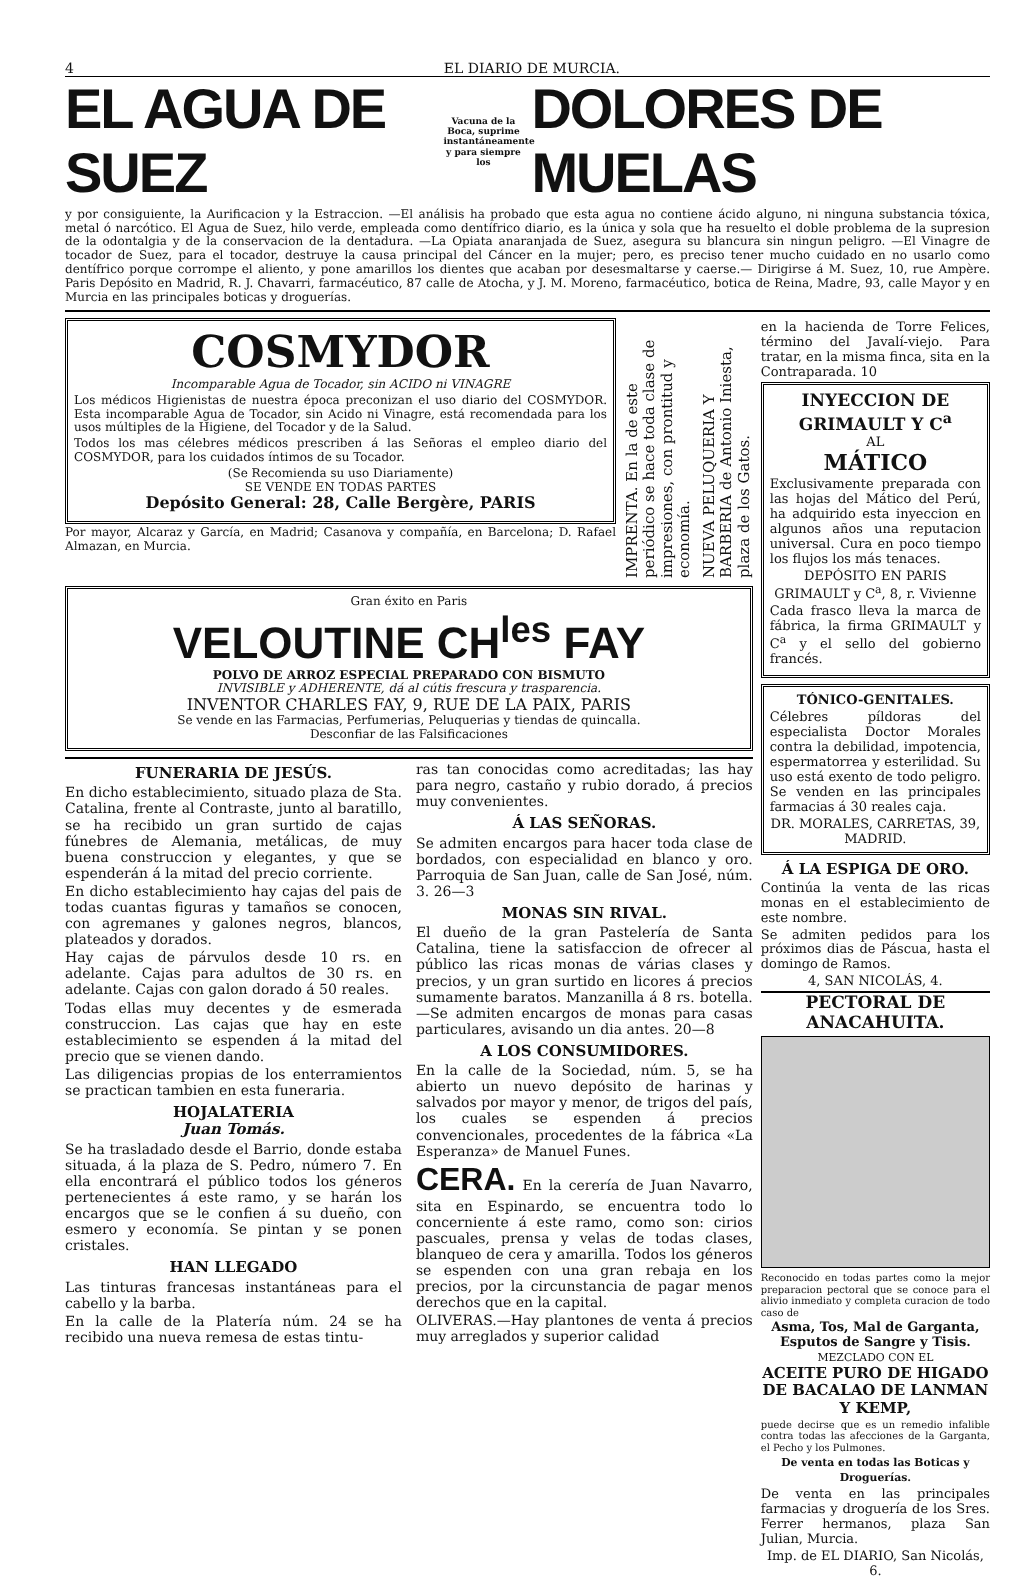4 EL DIARIO DE MURCIA.
EL AGUA DE SUEZ Vacuna de la Boca, suprime instantáneamente y para siempre los DOLORES DE MUELAS
y por consiguiente, la Aurificacion y la Estraccion. —El análisis ha probado que esta agua no contiene ácido alguno, ni ninguna substancia tóxica, metal ó narcótico. El Agua de Suez, hilo verde, empleada como dentífrico diario, es la única y sola que ha resuelto el doble problema de la supresion de la odontalgia y de la conservacion de la dentadura. —La Opiata anaranjada de Suez, asegura su blancura sin ningun peligro. —El Vinagre de tocador de Suez, para el tocador, destruye la causa principal del Cáncer en la mujer; pero, es preciso tener mucho cuidado en no usarlo como dentífrico porque corrompe el aliento, y pone amarillos los dientes que acaban por desesmaltarse y caerse.— Dirigirse á M. Suez, 10, rue Ampère. Paris Depósito en Madrid, R. J. Chavarri, farmacéutico, 87 calle de Atocha, y J. M. Moreno, farmacéutico, botica de Reina, Madre, 93, calle Mayor y en Murcia en las principales boticas y droguerías.
COSMYDOR
Incomparable Agua de Tocador, sin ACIDO ni VINAGRE
Los médicos Higienistas de nuestra época preconizan el uso diario del COSMYDOR. Esta incomparable Agua de Tocador, sin Acido ni Vinagre, está recomendada para los usos múltiples de la Higiene, del Tocador y de la Salud.
Todos los mas célebres médicos prescriben á las Señoras el empleo diario del COSMYDOR, para los cuidados íntimos de su Tocador.
(Se Recomienda su uso Diariamente)
SE VENDE EN TODAS PARTES
Depósito General: 28, Calle Bergère, PARIS
Por mayor, Alcaraz y García, en Madrid; Casanova y compañía, en Barcelona; D. Rafael Almazan, en Murcia.
IMPRENTA. En la de este periódico se hace toda clase de impresiones, con prontitud y economía.
NUEVA PELUQUERIA Y BARBERIA de Antonio Iniesta, plaza de los Gatos.
Gran éxito en Paris
VELOUTINE CH<sup>les</sup> FAY
POLVO DE ARROZ ESPECIAL PREPARADO CON BISMUTO
INVISIBLE y ADHERENTE, dá al cútis frescura y trasparencia.
INVENTOR CHARLES FAY, 9, RUE DE LA PAIX, PARIS
Se vende en las Farmacias, Perfumerias, Peluquerias y tiendas de quincalla.
Desconfiar de las Falsificaciones
FUNERARIA DE JESÚS.
En dicho establecimiento, situado plaza de Sta. Catalina, frente al Contraste, junto al baratillo, se ha recibido un gran surtido de cajas fúnebres de Alemania, metálicas, de muy buena construccion y elegantes, y que se espenderán á la mitad del precio corriente.
En dicho establecimiento hay cajas del pais de todas cuantas figuras y tamaños se conocen, con agremanes y galones negros, blancos, plateados y dorados.
Hay cajas de párvulos desde 10 rs. en adelante. Cajas para adultos de 30 rs. en adelante. Cajas con galon dorado á 50 reales.
Todas ellas muy decentes y de esmerada construccion. Las cajas que hay en este establecimiento se espenden á la mitad del precio que se vienen dando.
Las diligencias propias de los enterramientos se practican tambien en esta funeraria.
HOJALATERIA
Juan Tomás.
Se ha trasladado desde el Barrio, donde estaba situada, á la plaza de S. Pedro, número 7. En ella encontrará el público todos los géneros pertenecientes á este ramo, y se harán los encargos que se le confien á su dueño, con esmero y economía. Se pintan y se ponen cristales.
HAN LLEGADO
Las tinturas francesas instantáneas para el cabello y la barba.
En la calle de la Platería núm. 24 se ha recibido una nueva remesa de estas tintu-
ras tan conocidas como acreditadas; las hay para negro, castaño y rubio dorado, á precios muy convenientes.
Á LAS SEÑORAS.
Se admiten encargos para hacer toda clase de bordados, con especialidad en blanco y oro. Parroquia de San Juan, calle de San José, núm. 3. 26—3
MONAS SIN RIVAL.
El dueño de la gran Pastelería de Santa Catalina, tiene la satisfaccion de ofrecer al público las ricas monas de várias clases y precios, y un gran surtido en licores á precios sumamente baratos. Manzanilla á 8 rs. botella.—Se admiten encargos de monas para casas particulares, avisando un dia antes. 20—8
A LOS CONSUMIDORES.
En la calle de la Sociedad, núm. 5, se ha abierto un nuevo depósito de harinas y salvados por mayor y menor, de trigos del país, los cuales se espenden á precios convencionales, procedentes de la fábrica «La Esperanza» de Manuel Funes.
CERA. En la cerería de Juan Navarro, sita en Espinardo, se encuentra todo lo concerniente á este ramo, como son: cirios pascuales, prensa y velas de todas clases, blanqueo de cera y amarilla. Todos los géneros se espenden con una gran rebaja en los precios, por la circunstancia de pagar menos derechos que en la capital.
OLIVERAS.—Hay plantones de venta á precios muy arreglados y superior calidad
en la hacienda de Torre Felices, término del Javalí-viejo. Para tratar, en la misma finca, sita en la Contraparada. 10
INYECCION DE GRIMAULT Y C<sup>a</sup>
AL
MÁTICO
Exclusivamente preparada con las hojas del Mático del Perú, ha adquirido esta inyeccion en algunos años una reputacion universal. Cura en poco tiempo los flujos los más tenaces.
DEPÓSITO EN PARIS
GRIMAULT y C<sup>a</sup>, 8, r. Vivienne
Cada frasco lleva la marca de fábrica, la firma GRIMAULT y C<sup>a</sup> y el sello del gobierno francés.
TÓNICO-GENITALES.
Célebres píldoras del especialista Doctor Morales contra la debilidad, impotencia, espermatorrea y esterilidad. Su uso está exento de todo peligro. Se venden en las principales farmacias á 30 reales caja.
DR. MORALES, CARRETAS, 39, MADRID.
Á LA ESPIGA DE ORO.
Continúa la venta de las ricas monas en el establecimiento de este nombre.
Se admiten pedidos para los próximos dias de Páscua, hasta el domingo de Ramos.
4, SAN NICOLÁS, 4.
PECTORAL DE ANACAHUITA.
Reconocido en todas partes como la mejor preparacion pectoral que se conoce para el alivio inmediato y completa curacion de todo caso de
Asma, Tos, Mal de Garganta, Esputos de Sangre y Tisis.
MEZCLADO CON EL
ACEITE PURO DE HIGADO DE BACALAO DE LANMAN Y KEMP,
puede decirse que es un remedio infalible contra todas las afecciones de la Garganta, el Pecho y los Pulmones.
De venta en todas las Boticas y Droguerías.
De venta en las principales farmacias y droguería de los Sres. Ferrer hermanos, plaza San Julian, Murcia.
Imp. de EL DIARIO, San Nicolás, 6.